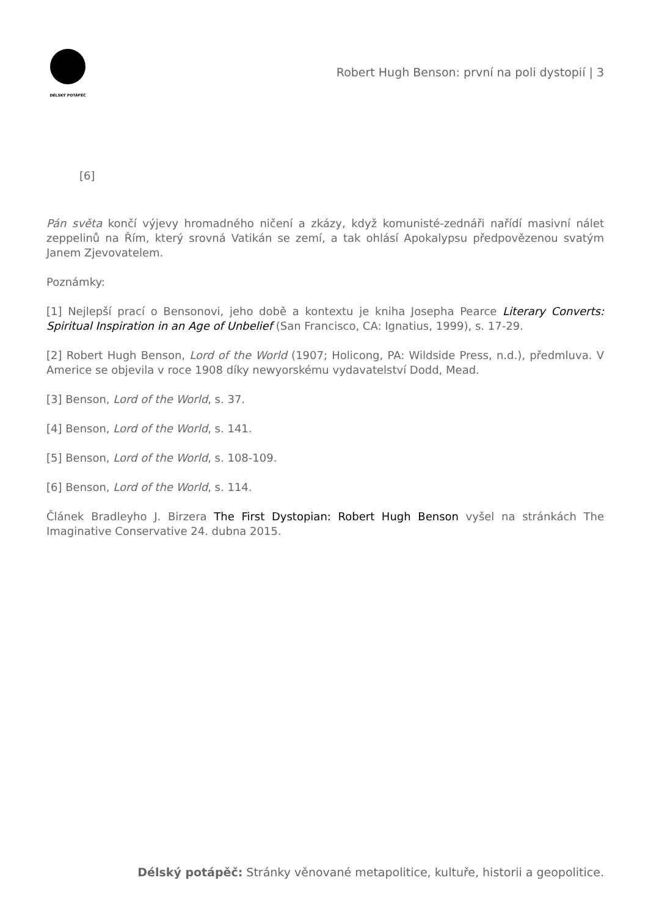DÉLSKÝ POTÁPĚČ
Robert Hugh Benson: první na poli dystopií | 3
[6]
Pán světa končí výjevy hromadného ničení a zkázy, když komunisté-zednáři nařídí masivní nálet zeppelinů na Řím, který srovná Vatikán se zemí, a tak ohlásí Apokalypsu předpovězenou svatým Janem Zjevovatelem.
Poznámky:
[1] Nejlepší prací o Bensonovi, jeho době a kontextu je kniha Josepha Pearce Literary Converts: Spiritual Inspiration in an Age of Unbelief (San Francisco, CA: Ignatius, 1999), s. 17-29.
[2] Robert Hugh Benson, Lord of the World (1907; Holicong, PA: Wildside Press, n.d.), předmluva. V Americe se objevila v roce 1908 díky newyorskému vydavatelství Dodd, Mead.
[3] Benson, Lord of the World, s. 37.
[4] Benson, Lord of the World, s. 141.
[5] Benson, Lord of the World, s. 108-109.
[6] Benson, Lord of the World, s. 114.
Článek Bradleyho J. Birzera The First Dystopian: Robert Hugh Benson vyšel na stránkách The Imaginative Conservative 24. dubna 2015.
Délský potápěč: Stránky věnované metapolitice, kultuře, historii a geopolitice.